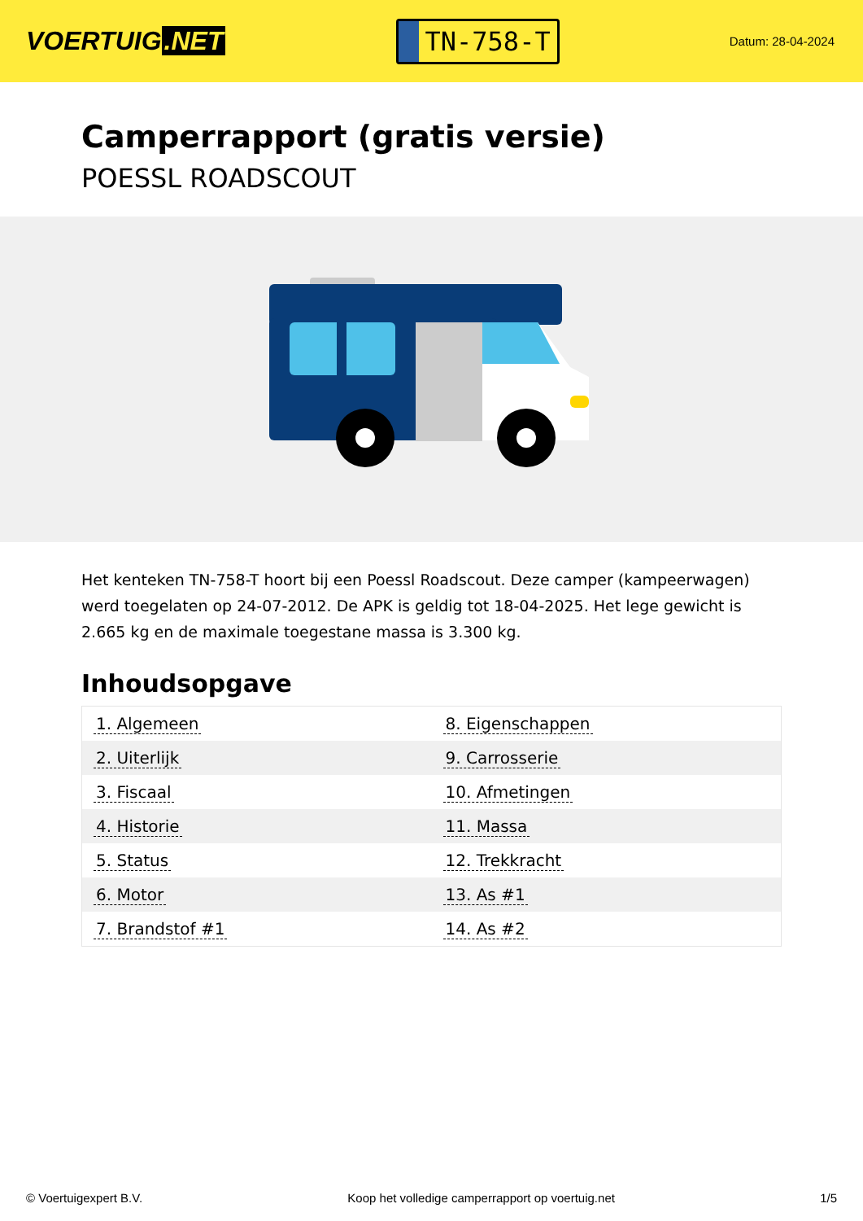VOERTUIG.NET
TN-758-T
Datum: 28-04-2024
Camperrapport (gratis versie)
POESSL ROADSCOUT
Het kenteken TN-758-T hoort bij een Poessl Roadscout. Deze camper (kampeerwagen) werd toegelaten op 24-07-2012. De APK is geldig tot 18-04-2025. Het lege gewicht is 2.665 kg en de maximale toegestane massa is 3.300 kg.
Inhoudsopgave
| 1. Algemeen | 8. Eigenschappen |
| 2. Uiterlijk | 9. Carrosserie |
| 3. Fiscaal | 10. Afmetingen |
| 4. Historie | 11. Massa |
| 5. Status | 12. Trekkracht |
| 6. Motor | 13. As #1 |
| 7. Brandstof #1 | 14. As #2 |
© Voertuigexpert B.V. Koop het volledige camperrapport op voertuig.net 1/5